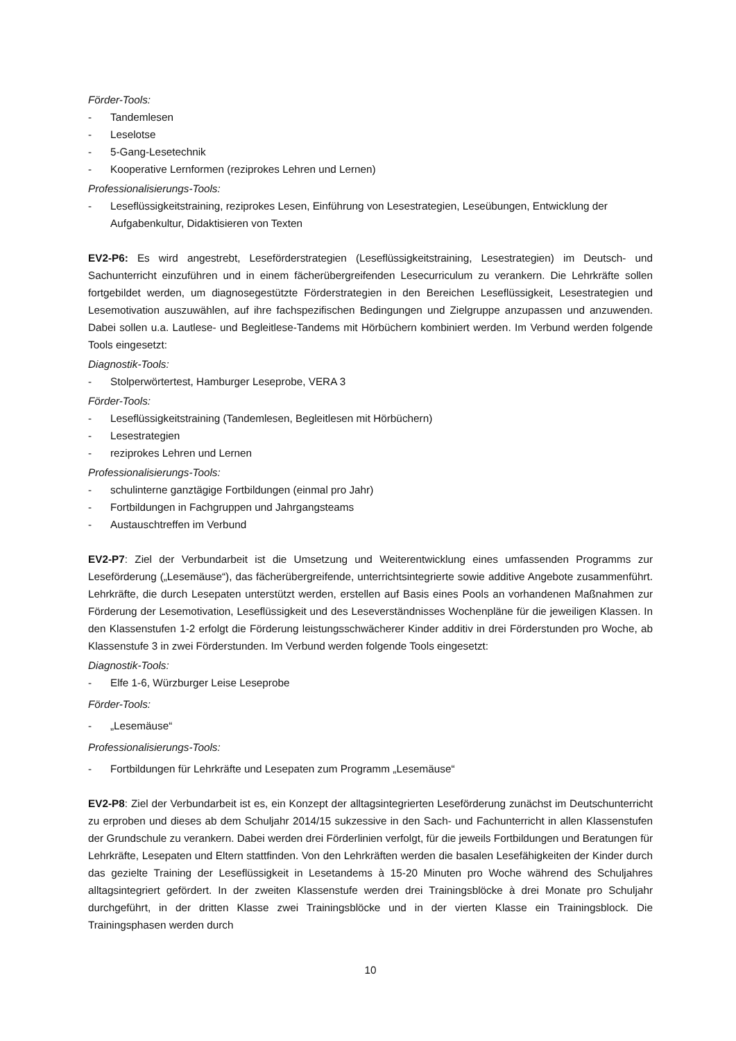Förder-Tools:
- Tandemlesen
- Leselotse
- 5-Gang-Lesetechnik
- Kooperative Lernformen (reziprokes Lehren und Lernen)
Professionalisierungs-Tools:
- Leseflüssigkeitstraining, reziprokes Lesen, Einführung von Lesestrategien, Leseübungen, Entwicklung der Aufgabenkultur, Didaktisieren von Texten
EV2-P6: Es wird angestrebt, Leseförderstrategien (Leseflüssigkeitstraining, Lesestrategien) im Deutsch- und Sachunterricht einzuführen und in einem fächerübergreifenden Lesecurriculum zu verankern. Die Lehrkräfte sollen fortgebildet werden, um diagnosegestützte Förderstrategien in den Bereichen Leseflüssigkeit, Lesestrategien und Lesemotivation auszuwählen, auf ihre fachspezifischen Bedingungen und Zielgruppe anzupassen und anzuwenden. Dabei sollen u.a. Lautlese- und Begleitlese-Tandems mit Hörbüchern kombiniert werden. Im Verbund werden folgende Tools eingesetzt:
Diagnostik-Tools:
- Stolperwörtertest, Hamburger Leseprobe, VERA 3
Förder-Tools:
- Leseflüssigkeitstraining (Tandemlesen, Begleitlesen mit Hörbüchern)
- Lesestrategien
- reziprokes Lehren und Lernen
Professionalisierungs-Tools:
- schulinterne ganztägige Fortbildungen (einmal pro Jahr)
- Fortbildungen in Fachgruppen und Jahrgangsteams
- Austauschtreffen im Verbund
EV2-P7: Ziel der Verbundarbeit ist die Umsetzung und Weiterentwicklung eines umfassenden Programms zur Leseförderung („Lesemäuse“), das fächerübergreifende, unterrichtsintegrierte sowie additive Angebote zusammenführt. Lehrkräfte, die durch Lesepaten unterstützt werden, erstellen auf Basis eines Pools an vorhandenen Maßnahmen zur Förderung der Lesemotivation, Leseflüssigkeit und des Leseverständnisses Wochenpläne für die jeweiligen Klassen. In den Klassenstufen 1-2 erfolgt die Förderung leistungsschwächerer Kinder additiv in drei Förderstunden pro Woche, ab Klassenstufe 3 in zwei Förderstunden. Im Verbund werden folgende Tools eingesetzt:
Diagnostik-Tools:
- Elfe 1-6, Würzburger Leise Leseprobe
Förder-Tools:
- „Lesemäuse“
Professionalisierungs-Tools:
- Fortbildungen für Lehrkräfte und Lesepaten zum Programm „Lesemäuse“
EV2-P8: Ziel der Verbundarbeit ist es, ein Konzept der alltagsintegrierten Leseförderung zunächst im Deutschunterricht zu erproben und dieses ab dem Schuljahr 2014/15 sukzessive in den Sach- und Fachunterricht in allen Klassenstufen der Grundschule zu verankern. Dabei werden drei Förderlinien verfolgt, für die jeweils Fortbildungen und Beratungen für Lehrkräfte, Lesepaten und Eltern stattfinden. Von den Lehrkräften werden die basalen Lesefähigkeiten der Kinder durch das gezielte Training der Leseflüssigkeit in Lesetandems à 15-20 Minuten pro Woche während des Schuljahres alltagsintegriert gefördert. In der zweiten Klassenstufe werden drei Trainingsblöcke à drei Monate pro Schuljahr durchgeführt, in der dritten Klasse zwei Trainingsblöcke und in der vierten Klasse ein Trainingsblock. Die Trainingsphasen werden durch
10